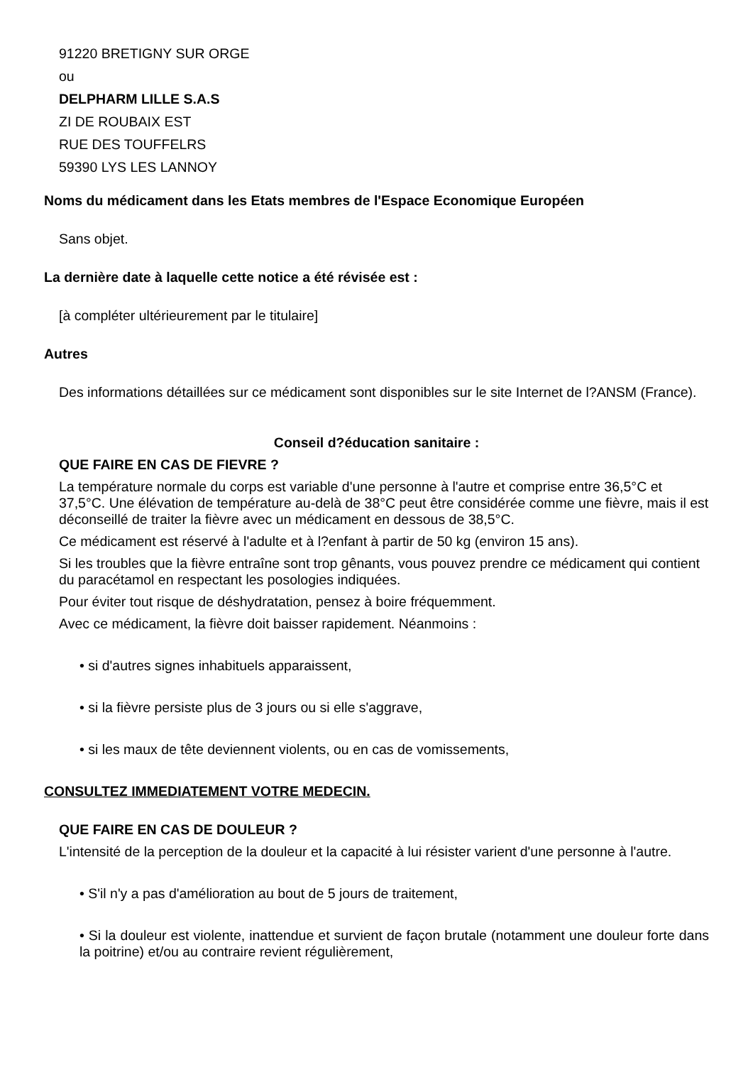91220 BRETIGNY SUR ORGE
ou
DELPHARM LILLE S.A.S
ZI DE ROUBAIX EST
RUE DES TOUFFELRS
59390 LYS LES LANNOY
Noms du médicament dans les Etats membres de l'Espace Economique Européen
Sans objet.
La dernière date à laquelle cette notice a été révisée est :
[à compléter ultérieurement par le titulaire]
Autres
Des informations détaillées sur ce médicament sont disponibles sur le site Internet de l?ANSM (France).
Conseil d?éducation sanitaire :
QUE FAIRE EN CAS DE FIEVRE ?
La température normale du corps est variable d'une personne à l'autre et comprise entre 36,5°C et 37,5°C. Une élévation de température au-delà de 38°C peut être considérée comme une fièvre, mais il est déconseillé de traiter la fièvre avec un médicament en dessous de 38,5°C.
Ce médicament est réservé à l'adulte et à l?enfant à partir de 50 kg (environ 15 ans).
Si les troubles que la fièvre entraîne sont trop gênants, vous pouvez prendre ce médicament qui contient du paracétamol en respectant les posologies indiquées.
Pour éviter tout risque de déshydratation, pensez à boire fréquemment.
Avec ce médicament, la fièvre doit baisser rapidement. Néanmoins :
• si d'autres signes inhabituels apparaissent,
• si la fièvre persiste plus de 3 jours ou si elle s'aggrave,
• si les maux de tête deviennent violents, ou en cas de vomissements,
CONSULTEZ IMMEDIATEMENT VOTRE MEDECIN.
QUE FAIRE EN CAS DE DOULEUR ?
L'intensité de la perception de la douleur et la capacité à lui résister varient d'une personne à l'autre.
• S'il n'y a pas d'amélioration au bout de 5 jours de traitement,
• Si la douleur est violente, inattendue et survient de façon brutale (notamment une douleur forte dans la poitrine) et/ou au contraire revient régulièrement,